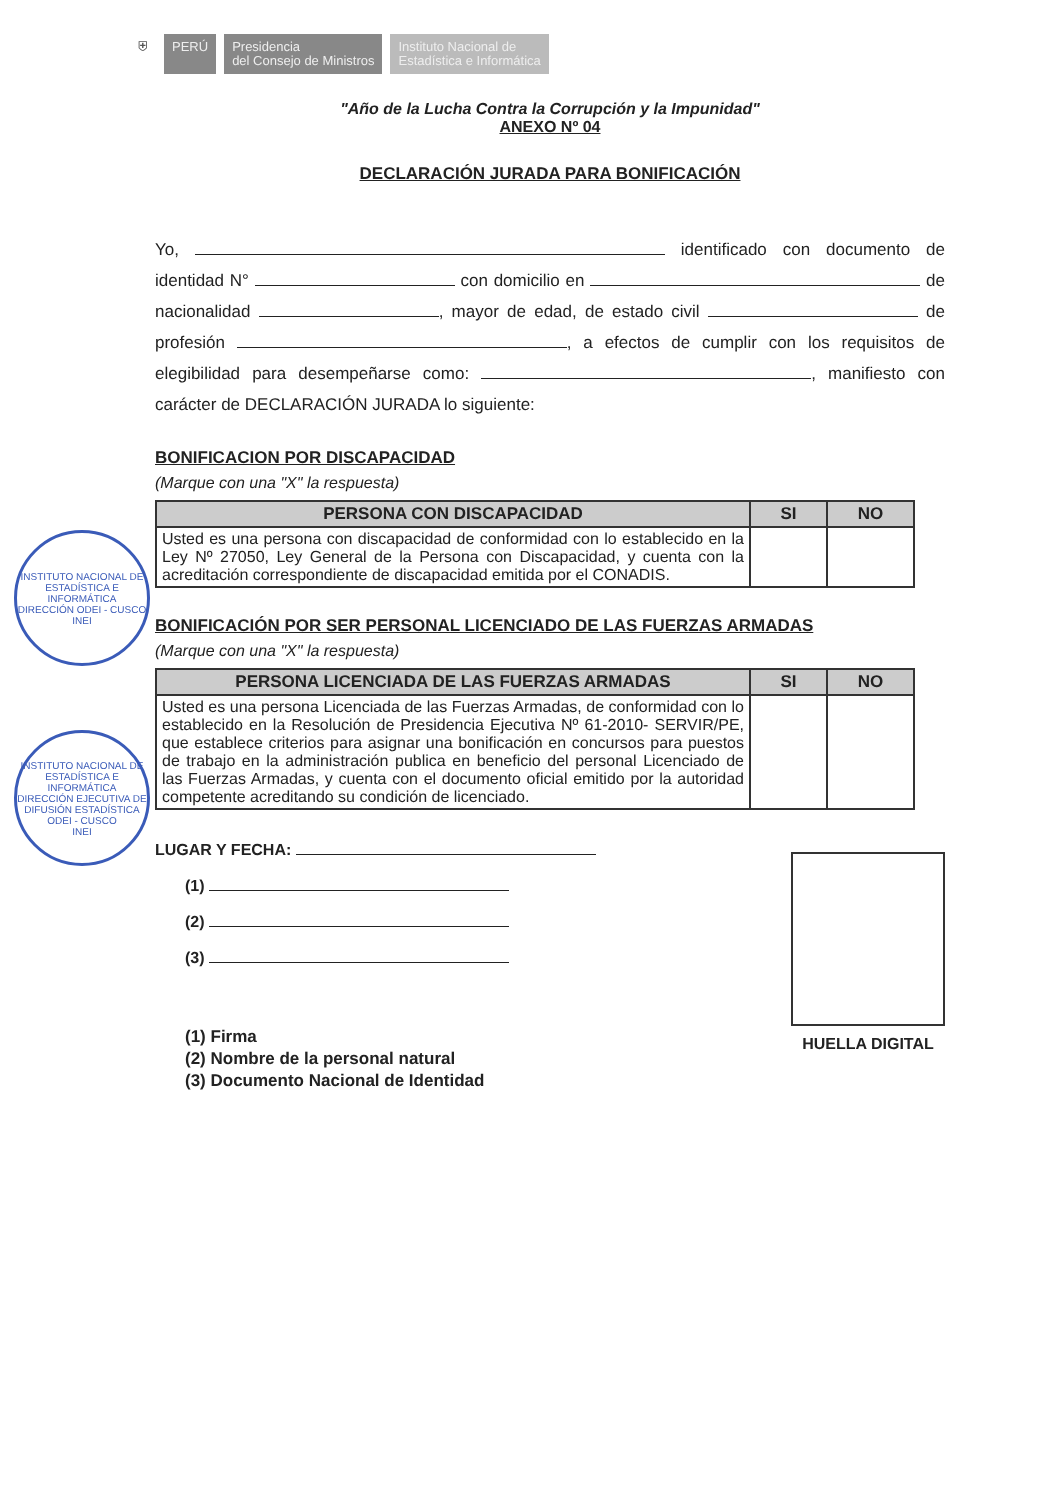⛨ PERÚ Presidencia
del Consejo de Ministros
Instituto Nacional de
Estadística e Informática
INSTITUTO NACIONAL DE ESTADÍSTICA E INFORMÁTICA
DIRECCIÓN ODEI - CUSCO
INEI
INSTITUTO NACIONAL DE ESTADÍSTICA E INFORMÁTICA
DIRECCIÓN EJECUTIVA DE DIFUSIÓN ESTADÍSTICA ODEI - CUSCO
INEI
"Año de la Lucha Contra la Corrupción y la Impunidad"
ANEXO Nº 04
DECLARACIÓN JURADA PARA BONIFICACIÓN
Yo, identificado con documento de identidad N° con domicilio en de nacionalidad , mayor de edad, de estado civil de profesión , a efectos de cumplir con los requisitos de elegibilidad para desempeñarse como: , manifiesto con carácter de DECLARACIÓN JURADA lo siguiente:
BONIFICACION POR DISCAPACIDAD
(Marque con una "X" la respuesta)
| PERSONA CON DISCAPACIDAD | SI | NO |
| --- | --- | --- |
| Usted es una persona con discapacidad de conformidad con lo establecido en la Ley Nº 27050, Ley General de la Persona con Discapacidad, y cuenta con la acreditación correspondiente de discapacidad emitida por el CONADIS. | | |
BONIFICACIÓN POR SER PERSONAL LICENCIADO DE LAS FUERZAS ARMADAS
(Marque con una "X" la respuesta)
| PERSONA LICENCIADA DE LAS FUERZAS ARMADAS | SI | NO |
| --- | --- | --- |
| Usted es una persona Licenciada de las Fuerzas Armadas, de conformidad con lo establecido en la Resolución de Presidencia Ejecutiva Nº 61-2010- SERVIR/PE, que establece criterios para asignar una bonificación en concursos para puestos de trabajo en la administración publica en beneficio del personal Licenciado de las Fuerzas Armadas, y cuenta con el documento oficial emitido por la autoridad competente acreditando su condición de licenciado. | | |
LUGAR Y FECHA:
(1)
(2)
(3)
(1) Firma
(2) Nombre de la personal natural
(3) Documento Nacional de Identidad
HUELLA DIGITAL